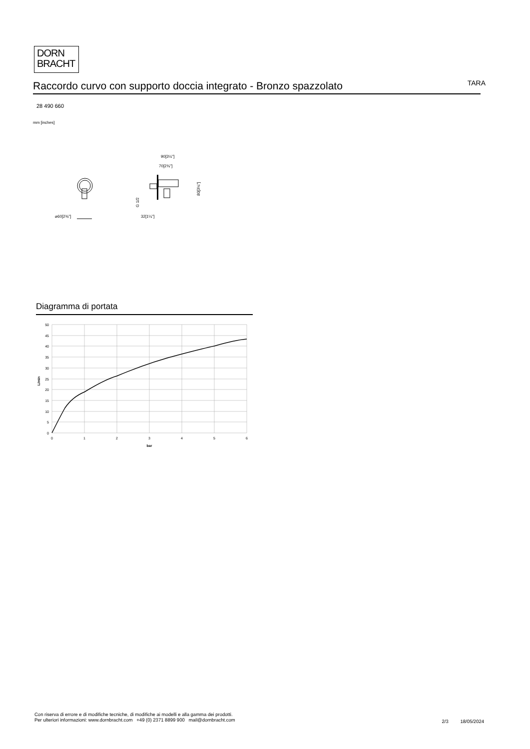DORN
BRACHT
Raccordo curvo con supporto doccia integrato - Bronzo spazzolato
TARA
28 490 660
mm [inches]
⌀60[2⅜"]
90[3½"]
70[2¾"]
80[3⅛"]
G 1/2
32[1¼"]
Diagramma di portata
50
45
40
35
30
25
20
15
10
5
0
0
1
2
3
4
5
6
bar
L/min
Con riserva di errore e di modifiche tecniche, di modifiche ai modelli e alla gamma dei prodotti.
Per ulteriori informazioni: www.dornbracht.com +49 (0) 2371 8899 900 mail@dornbracht.com
2/3 18/05/2024